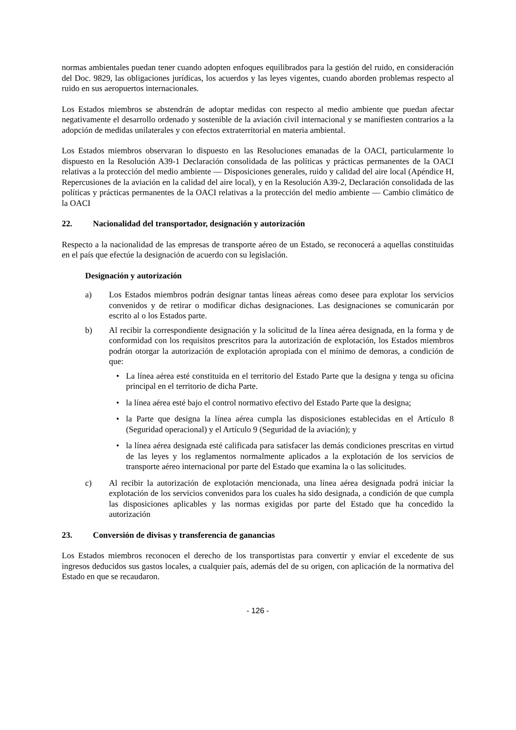normas ambientales puedan tener cuando adopten enfoques equilibrados para la gestión del ruido, en consideración del Doc. 9829, las obligaciones jurídicas, los acuerdos y las leyes vigentes, cuando aborden problemas respecto al ruido en sus aeropuertos internacionales.
Los Estados miembros se abstendrán de adoptar medidas con respecto al medio ambiente que puedan afectar negativamente el desarrollo ordenado y sostenible de la aviación civil internacional y se manifiesten contrarios a la adopción de medidas unilaterales y con efectos extraterritorial en materia ambiental.
Los Estados miembros observaran lo dispuesto en las Resoluciones emanadas de la OACI, particularmente lo dispuesto en la Resolución A39-1 Declaración consolidada de las políticas y prácticas permanentes de la OACI relativas a la protección del medio ambiente — Disposiciones generales, ruido y calidad del aire local (Apéndice H, Repercusiones de la aviación en la calidad del aire local), y en la Resolución A39-2, Declaración consolidada de las políticas y prácticas permanentes de la OACI relativas a la protección del medio ambiente — Cambio climático de la OACI
22. Nacionalidad del transportador, designación y autorización
Respecto a la nacionalidad de las empresas de transporte aéreo de un Estado, se reconocerá a aquellas constituidas en el país que efectúe la designación de acuerdo con su legislación.
Designación y autorización
a) Los Estados miembros podrán designar tantas líneas aéreas como desee para explotar los servicios convenidos y de retirar o modificar dichas designaciones. Las designaciones se comunicarán por escrito al o los Estados parte.
b) Al recibir la correspondiente designación y la solicitud de la línea aérea designada, en la forma y de conformidad con los requisitos prescritos para la autorización de explotación, los Estados miembros podrán otorgar la autorización de explotación apropiada con el mínimo de demoras, a condición de que:
• La línea aérea esté constituida en el territorio del Estado Parte que la designa y tenga su oficina principal en el territorio de dicha Parte.
• la línea aérea esté bajo el control normativo efectivo del Estado Parte que la designa;
• la Parte que designa la línea aérea cumpla las disposiciones establecidas en el Artículo 8 (Seguridad operacional) y el Artículo 9 (Seguridad de la aviación); y
• la línea aérea designada esté calificada para satisfacer las demás condiciones prescritas en virtud de las leyes y los reglamentos normalmente aplicados a la explotación de los servicios de transporte aéreo internacional por parte del Estado que examina la o las solicitudes.
c) Al recibir la autorización de explotación mencionada, una línea aérea designada podrá iniciar la explotación de los servicios convenidos para los cuales ha sido designada, a condición de que cumpla las disposiciones aplicables y las normas exigidas por parte del Estado que ha concedido la autorización
23. Conversión de divisas y transferencia de ganancias
Los Estados miembros reconocen el derecho de los transportistas para convertir y enviar el excedente de sus ingresos deducidos sus gastos locales, a cualquier país, además del de su origen, con aplicación de la normativa del Estado en que se recaudaron.
- 126 -